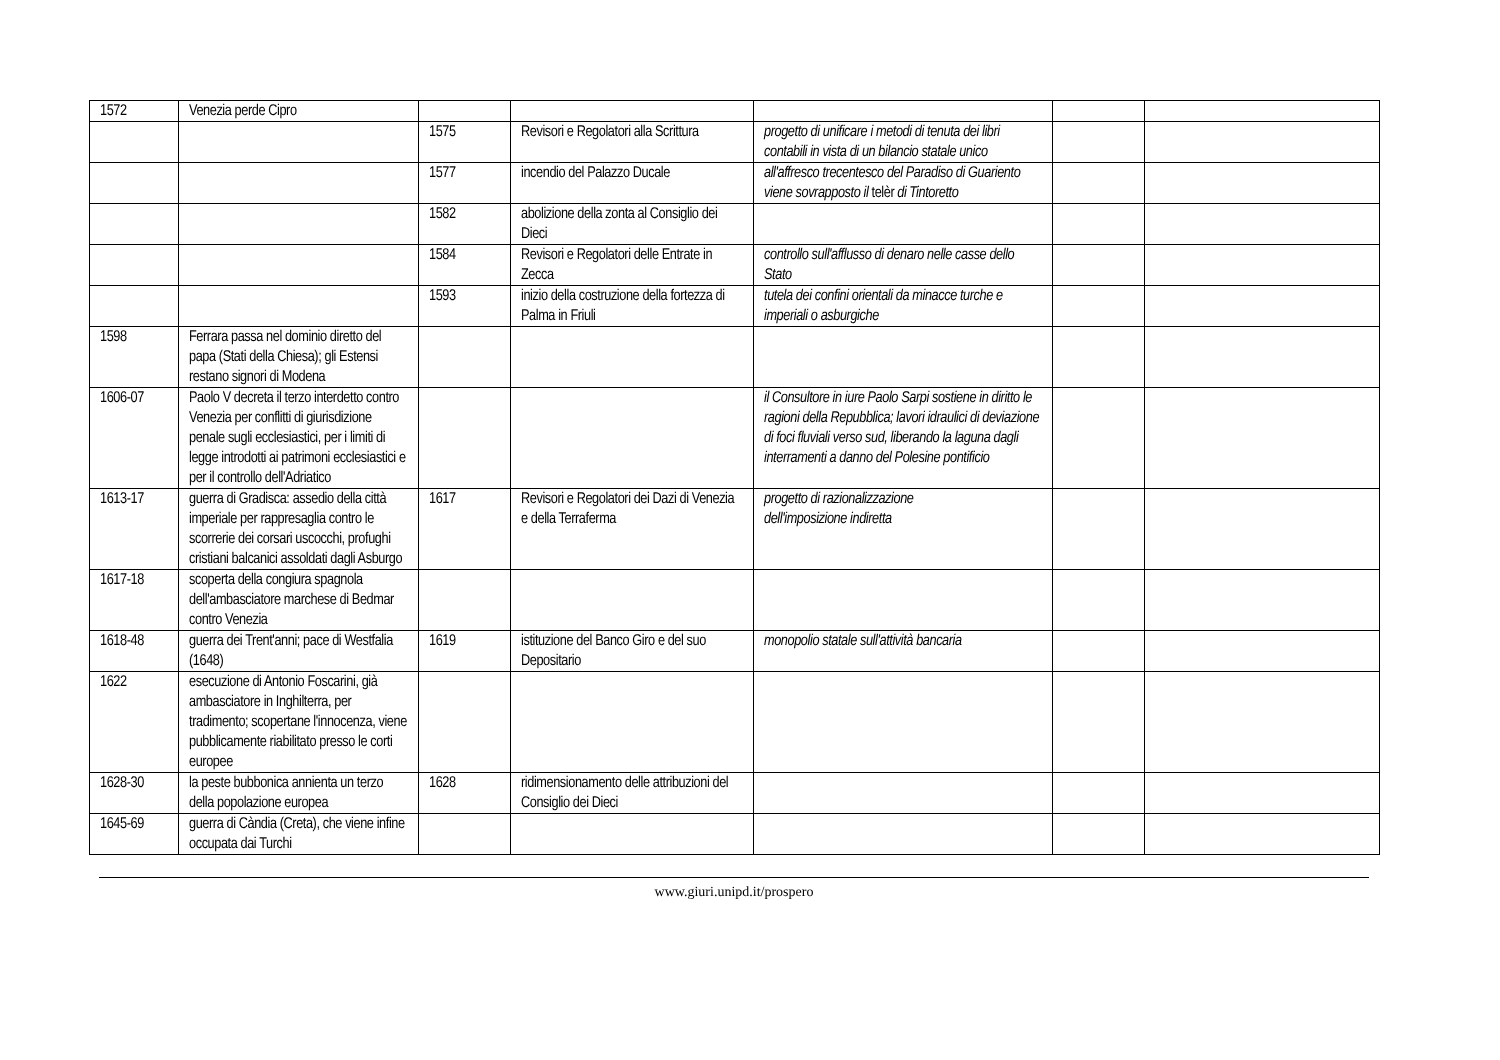| 1572 | Venezia perde Cipro | | | | | |
| | | 1575 | Revisori e Regolatori alla Scrittura | progetto di unificare i metodi di tenuta dei libri contabili in vista di un bilancio statale unico | | |
| | | 1577 | incendio del Palazzo Ducale | all'affresco trecentesco del Paradiso di Guariento viene sovrapposto il telèr di Tintoretto | | |
| | | 1582 | abolizione della zonta al Consiglio dei Dieci | | | |
| | | 1584 | Revisori e Regolatori delle Entrate in Zecca | controllo sull'afflusso di denaro nelle casse dello Stato | | |
| | | 1593 | inizio della costruzione della fortezza di Palma in Friuli | tutela dei confini orientali da minacce turche e imperiali o asburgiche | | |
| 1598 | Ferrara passa nel dominio diretto del papa (Stati della Chiesa); gli Estensi restano signori di Modena | | | | | |
| 1606-07 | Paolo V decreta il terzo interdetto contro Venezia per conflitti di giurisdizione penale sugli ecclesiastici, per i limiti di legge introdotti ai patrimoni ecclesiastici e per il controllo dell'Adriatico | | | il Consultore in iure Paolo Sarpi sostiene in diritto le ragioni della Repubblica; lavori idraulici di deviazione di foci fluviali verso sud, liberando la laguna dagli interramenti a danno del Polesine pontificio | | |
| 1613-17 | guerra di Gradisca: assedio della città imperiale per rappresaglia contro le scorrerie dei corsari uscocchi, profughi cristiani balcanici assoldati dagli Asburgo | 1617 | Revisori e Regolatori dei Dazi di Venezia e della Terraferma | progetto di razionalizzazione dell'imposizione indiretta | | |
| 1617-18 | scoperta della congiura spagnola dell'ambasciatore marchese di Bedmar contro Venezia | | | | | |
| 1618-48 | guerra dei Trent'anni; pace di Westfalia (1648) | 1619 | istituzione del Banco Giro e del suo Depositario | monopolio statale sull'attività bancaria | | |
| 1622 | esecuzione di Antonio Foscarini, già ambasciatore in Inghilterra, per tradimento; scopertane l'innocenza, viene pubblicamente riabilitato presso le corti europee | | | | | |
| 1628-30 | la peste bubbonica annienta un terzo della popolazione europea | 1628 | ridimensionamento delle attribuzioni del Consiglio dei Dieci | | | |
| 1645-69 | guerra di Càndia (Creta), che viene infine occupata dai Turchi | | | | | |
www.giuri.unipd.it/prospero